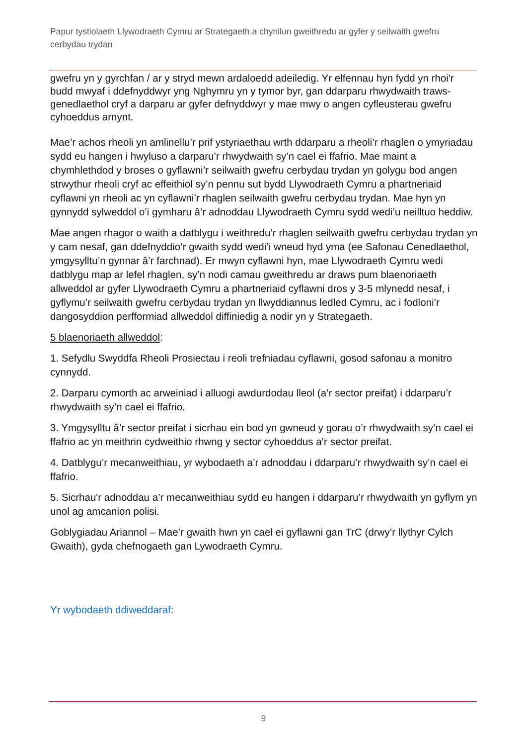Papur tystiolaeth Llywodraeth Cymru ar Strategaeth a chynllun gweithredu ar gyfer y seilwaith gwefru cerbydau trydan
gwefru yn y gyrchfan / ar y stryd mewn ardaloedd adeiledig. Yr elfennau hyn fydd yn rhoi'r budd mwyaf i ddefnyddwyr yng Nghymru yn y tymor byr, gan ddarparu rhwydwaith traws-genedlaethol cryf a darparu ar gyfer defnyddwyr y mae mwy o angen cyfleusterau gwefru cyhoeddus arnynt.
Mae’r achos rheoli yn amlinellu’r prif ystyriaethau wrth ddarparu a rheoli’r rhaglen o ymyriadau sydd eu hangen i hwyluso a darparu’r rhwydwaith sy’n cael ei ffafrio. Mae maint a chymhlethdod y broses o gyflawni’r seilwaith gwefru cerbydau trydan yn golygu bod angen strwythur rheoli cryf ac effeithiol sy’n pennu sut bydd Llywodraeth Cymru a phartneriaid cyflawni yn rheoli ac yn cyflawni’r rhaglen seilwaith gwefru cerbydau trydan. Mae hyn yn gynnydd sylweddol o’i gymharu â’r adnoddau Llywodraeth Cymru sydd wedi’u neilltuo heddiw.
Mae angen rhagor o waith a datblygu i weithredu’r rhaglen seilwaith gwefru cerbydau trydan yn y cam nesaf, gan ddefnyddio’r gwaith sydd wedi’i wneud hyd yma (ee Safonau Cenedlaethol, ymgysylltu’n gynnar â’r farchnad). Er mwyn cyflawni hyn, mae Llywodraeth Cymru wedi datblygu map ar lefel rhaglen, sy’n nodi camau gweithredu ar draws pum blaenoriaeth allweddol ar gyfer Llywodraeth Cymru a phartneriaid cyflawni dros y 3-5 mlynedd nesaf, i gyflymu’r seilwaith gwefru cerbydau trydan yn llwyddiannus ledled Cymru, ac i fodloni’r dangosyddion perfformiad allweddol diffiniedig a nodir yn y Strategaeth.
5 blaenoriaeth allweddol:
1. Sefydlu Swyddfa Rheoli Prosiectau i reoli trefniadau cyflawni, gosod safonau a monitro cynnydd.
2. Darparu cymorth ac arweiniad i alluogi awdurdodau lleol (a’r sector preifat) i ddarparu’r rhwydwaith sy’n cael ei ffafrio.
3. Ymgysylltu â’r sector preifat i sicrhau ein bod yn gwneud y gorau o’r rhwydwaith sy’n cael ei ffafrio ac yn meithrin cydweithio rhwng y sector cyhoeddus a’r sector preifat.
4. Datblygu’r mecanweithiau, yr wybodaeth a’r adnoddau i ddarparu’r rhwydwaith sy’n cael ei ffafrio.
5. Sicrhau'r adnoddau a’r mecanweithiau sydd eu hangen i ddarparu’r rhwydwaith yn gyflym yn unol ag amcanion polisi.
Goblygiadau Ariannol – Mae’r gwaith hwn yn cael ei gyflawni gan TrC (drwy’r llythyr Cylch Gwaith), gyda chefnogaeth gan Lywodraeth Cymru.
Yr wybodaeth ddiweddaraf:
9